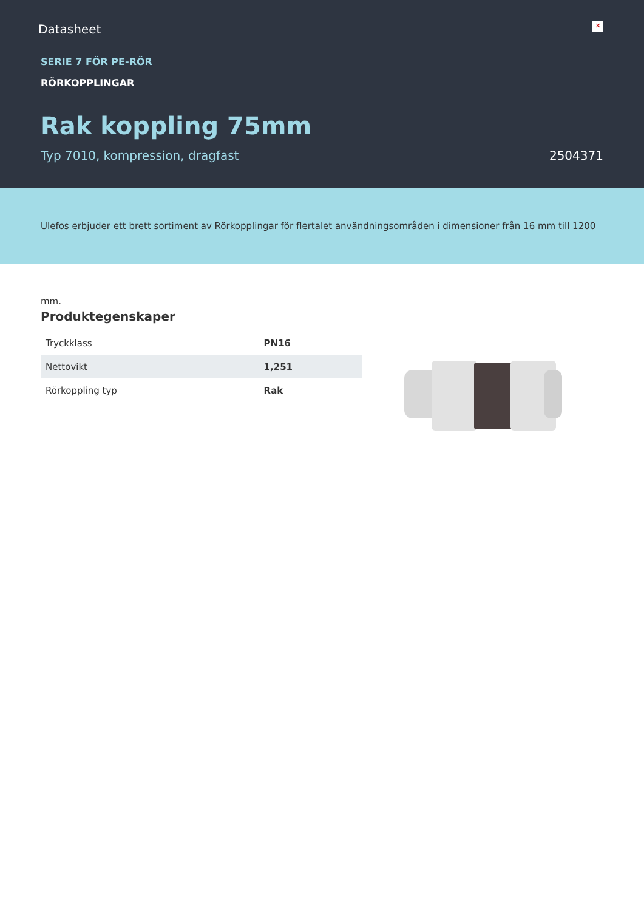Datasheet
✕
SERIE 7 FÖR PE-RÖR
RÖRKOPPLINGAR
Rak koppling 75mm
Typ 7010, kompression, dragfast 2504371
Ulefos erbjuder ett brett sortiment av Rörkopplingar för flertalet användningsområden i dimensioner från 16 mm till 1200 mm.
Produktegenskaper
| Tryckklass | PN16 |
| Nettovikt | 1,251 |
| Rörkoppling typ | Rak |